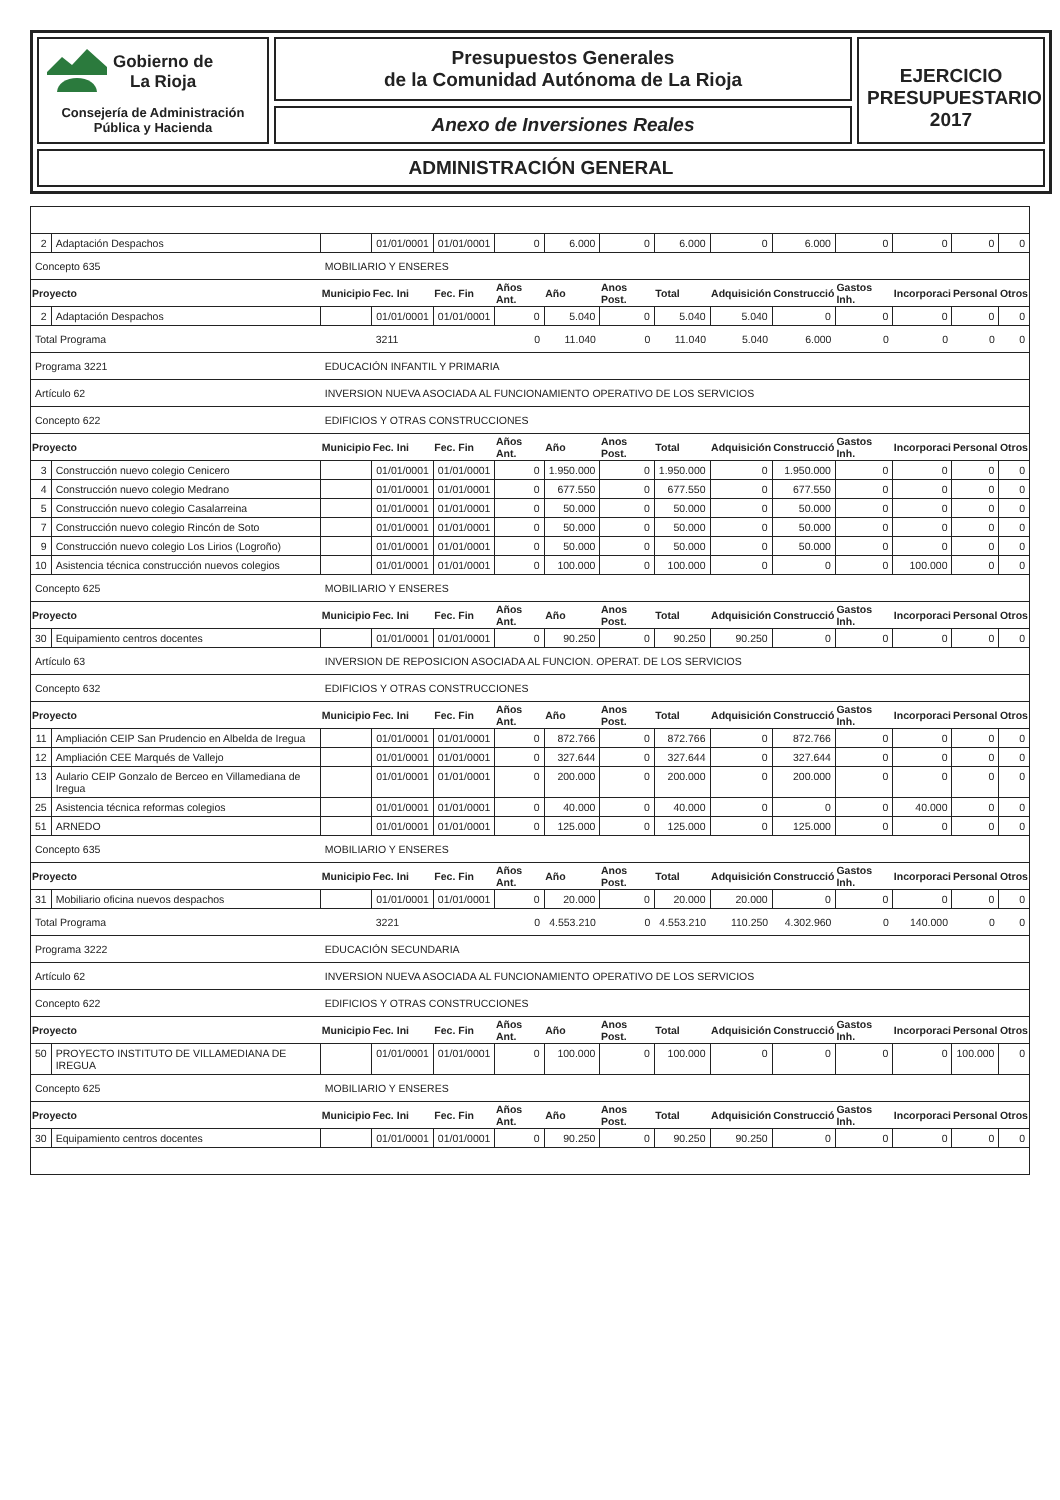Gobierno de
La Rioja
Consejería de Administración
Pública y Hacienda
Presupuestos Generales
de la Comunidad Autónoma de La Rioja
Anexo de Inversiones Reales
EJERCICIO
PRESUPUESTARIO
2017
ADMINISTRACIÓN GENERAL
| 2 | Adaptación Despachos | | 01/01/0001 | 01/01/0001 | 0 | 6.000 | 0 | 6.000 | 0 | 6.000 | 0 | 0 | 0 | 0 |
| Concepto 635 | | MOBILIARIO Y ENSERES | | | | | | | | | | | | |
| Proyecto | | Municipio | Fec. Ini | Fec. Fin | Años Ant. | Año | Anos Post. | Total | Adquisición | Construcció | Gastos Inh. | Incorporaci | Personal | Otros |
| 2 | Adaptación Despachos | | 01/01/0001 | 01/01/0001 | 0 | 5.040 | 0 | 5.040 | 5.040 | 0 | 0 | 0 | 0 | 0 |
| Total Programa | | | 3211 | | 0 | 11.040 | 0 | 11.040 | 5.040 | 6.000 | 0 | 0 | 0 | 0 |
| Programa 3221 | | EDUCACIÓN INFANTIL Y PRIMARIA | | | | | | | | | | | | |
| Artículo 62 | | INVERSION NUEVA ASOCIADA AL FUNCIONAMIENTO OPERATIVO DE LOS SERVICIOS | | | | | | | | | | | | |
| Concepto 622 | | EDIFICIOS Y OTRAS CONSTRUCCIONES | | | | | | | | | | | | |
| Proyecto | | Municipio | Fec. Ini | Fec. Fin | Años Ant. | Año | Anos Post. | Total | Adquisición | Construcció | Gastos Inh. | Incorporaci | Personal | Otros |
| 3 | Construcción nuevo colegio Cenicero | | 01/01/0001 | 01/01/0001 | 0 | 1.950.000 | 0 | 1.950.000 | 0 | 1.950.000 | 0 | 0 | 0 | 0 |
| 4 | Construcción nuevo colegio Medrano | | 01/01/0001 | 01/01/0001 | 0 | 677.550 | 0 | 677.550 | 0 | 677.550 | 0 | 0 | 0 | 0 |
| 5 | Construcción nuevo colegio Casalarreina | | 01/01/0001 | 01/01/0001 | 0 | 50.000 | 0 | 50.000 | 0 | 50.000 | 0 | 0 | 0 | 0 |
| 7 | Construcción nuevo colegio Rincón de Soto | | 01/01/0001 | 01/01/0001 | 0 | 50.000 | 0 | 50.000 | 0 | 50.000 | 0 | 0 | 0 | 0 |
| 9 | Construcción nuevo colegio Los Lirios (Logroño) | | 01/01/0001 | 01/01/0001 | 0 | 50.000 | 0 | 50.000 | 0 | 50.000 | 0 | 0 | 0 | 0 |
| 10 | Asistencia técnica construcción nuevos colegios | | 01/01/0001 | 01/01/0001 | 0 | 100.000 | 0 | 100.000 | 0 | 0 | 0 | 100.000 | 0 | 0 |
| Concepto 625 | | MOBILIARIO Y ENSERES | | | | | | | | | | | | |
| Proyecto | | Municipio | Fec. Ini | Fec. Fin | Años Ant. | Año | Anos Post. | Total | Adquisición | Construcció | Gastos Inh. | Incorporaci | Personal | Otros |
| 30 | Equipamiento centros docentes | | 01/01/0001 | 01/01/0001 | 0 | 90.250 | 0 | 90.250 | 90.250 | 0 | 0 | 0 | 0 | 0 |
| Artículo 63 | | INVERSION DE REPOSICION ASOCIADA AL FUNCION. OPERAT. DE LOS SERVICIOS | | | | | | | | | | | | |
| Concepto 632 | | EDIFICIOS Y OTRAS CONSTRUCCIONES | | | | | | | | | | | | |
| Proyecto | | Municipio | Fec. Ini | Fec. Fin | Años Ant. | Año | Anos Post. | Total | Adquisición | Construcció | Gastos Inh. | Incorporaci | Personal | Otros |
| 11 | Ampliación CEIP San Prudencio en Albelda de Iregua | | 01/01/0001 | 01/01/0001 | 0 | 872.766 | 0 | 872.766 | 0 | 872.766 | 0 | 0 | 0 | 0 |
| 12 | Ampliación CEE Marqués de Vallejo | | 01/01/0001 | 01/01/0001 | 0 | 327.644 | 0 | 327.644 | 0 | 327.644 | 0 | 0 | 0 | 0 |
| 13 | Aulario CEIP Gonzalo de Berceo en Villamediana de Iregua | | 01/01/0001 | 01/01/0001 | 0 | 200.000 | 0 | 200.000 | 0 | 200.000 | 0 | 0 | 0 | 0 |
| 25 | Asistencia técnica reformas colegios | | 01/01/0001 | 01/01/0001 | 0 | 40.000 | 0 | 40.000 | 0 | 0 | 0 | 40.000 | 0 | 0 |
| 51 | ARNEDO | | 01/01/0001 | 01/01/0001 | 0 | 125.000 | 0 | 125.000 | 0 | 125.000 | 0 | 0 | 0 | 0 |
| Concepto 635 | | MOBILIARIO Y ENSERES | | | | | | | | | | | | |
| Proyecto | | Municipio | Fec. Ini | Fec. Fin | Años Ant. | Año | Anos Post. | Total | Adquisición | Construcció | Gastos Inh. | Incorporaci | Personal | Otros |
| 31 | Mobiliario oficina nuevos despachos | | 01/01/0001 | 01/01/0001 | 0 | 20.000 | 0 | 20.000 | 20.000 | 0 | 0 | 0 | 0 | 0 |
| Total Programa | | | 3221 | | 0 | 4.553.210 | 0 | 4.553.210 | 110.250 | 4.302.960 | 0 | 140.000 | 0 | 0 |
| Programa 3222 | | EDUCACIÓN SECUNDARIA | | | | | | | | | | | | |
| Artículo 62 | | INVERSION NUEVA ASOCIADA AL FUNCIONAMIENTO OPERATIVO DE LOS SERVICIOS | | | | | | | | | | | | |
| Concepto 622 | | EDIFICIOS Y OTRAS CONSTRUCCIONES | | | | | | | | | | | | |
| Proyecto | | Municipio | Fec. Ini | Fec. Fin | Años Ant. | Año | Anos Post. | Total | Adquisición | Construcció | Gastos Inh. | Incorporaci | Personal | Otros |
| 50 | PROYECTO INSTITUTO DE VILLAMEDIANA DE IREGUA | | 01/01/0001 | 01/01/0001 | 0 | 100.000 | 0 | 100.000 | 0 | 0 | 0 | 0 | 100.000 | 0 |
| Concepto 625 | | MOBILIARIO Y ENSERES | | | | | | | | | | | | |
| Proyecto | | Municipio | Fec. Ini | Fec. Fin | Años Ant. | Año | Anos Post. | Total | Adquisición | Construcció | Gastos Inh. | Incorporaci | Personal | Otros |
| 30 | Equipamiento centros docentes | | 01/01/0001 | 01/01/0001 | 0 | 90.250 | 0 | 90.250 | 90.250 | 0 | 0 | 0 | 0 | 0 |